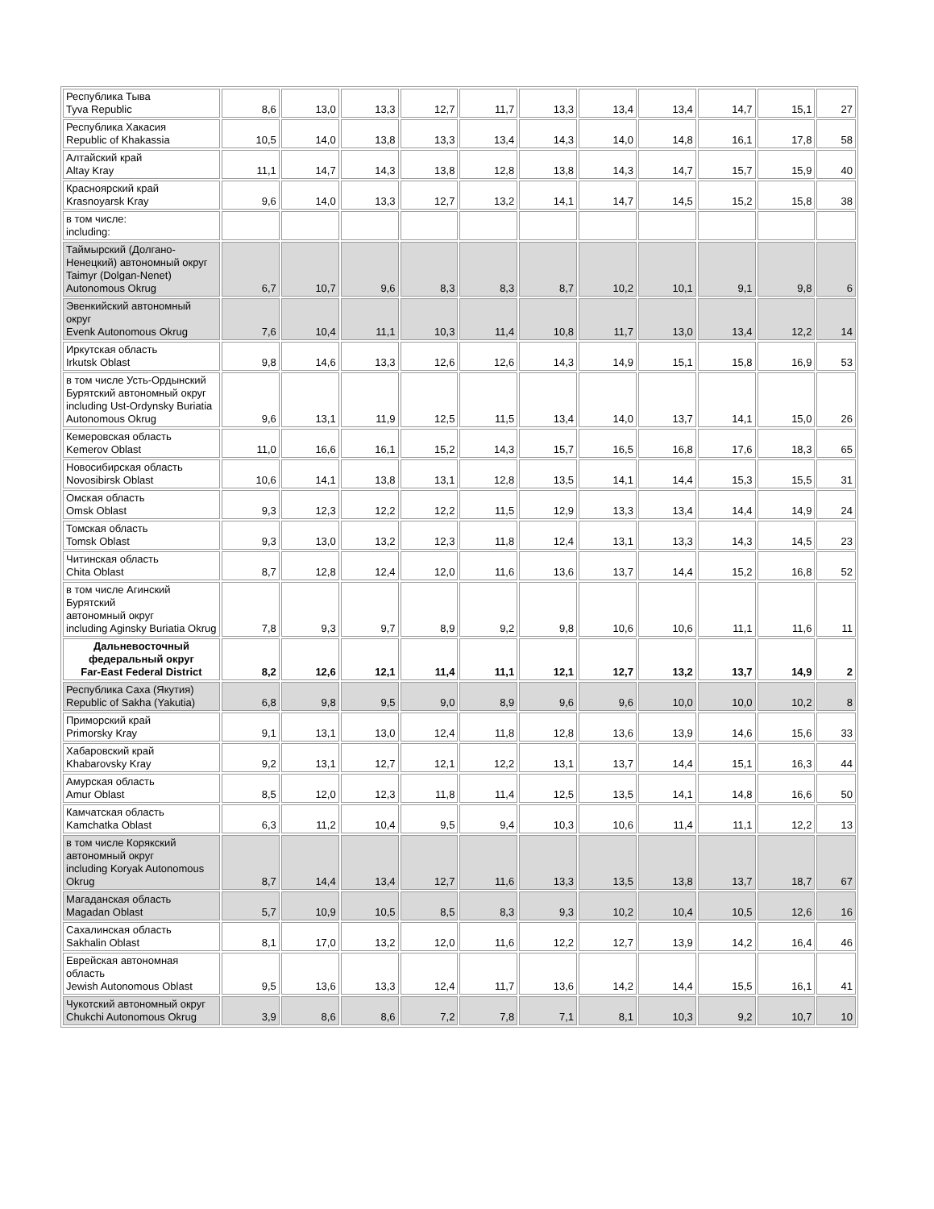| Республика Тыва Tyva Republic | 8,6 | 13,0 | 13,3 | 12,7 | 11,7 | 13,3 | 13,4 | 13,4 | 14,7 | 15,1 | 27 |
| Республика Хакасия Republic of Khakassia | 10,5 | 14,0 | 13,8 | 13,3 | 13,4 | 14,3 | 14,0 | 14,8 | 16,1 | 17,8 | 58 |
| Алтайский край Altay Kray | 11,1 | 14,7 | 14,3 | 13,8 | 12,8 | 13,8 | 14,3 | 14,7 | 15,7 | 15,9 | 40 |
| Красноярский край Krasnoyarsk Kray | 9,6 | 14,0 | 13,3 | 12,7 | 13,2 | 14,1 | 14,7 | 14,5 | 15,2 | 15,8 | 38 |
| в том числе: including: | | | | | | | | | | | |
| Таймырский (Долгано-Ненецкий) автономный округ Taimyr (Dolgan-Nenet) Autonomous Okrug | 6,7 | 10,7 | 9,6 | 8,3 | 8,3 | 8,7 | 10,2 | 10,1 | 9,1 | 9,8 | 6 |
| Эвенкийский автономный округ Evenk Autonomous Okrug | 7,6 | 10,4 | 11,1 | 10,3 | 11,4 | 10,8 | 11,7 | 13,0 | 13,4 | 12,2 | 14 |
| Иркутская область Irkutsk Oblast | 9,8 | 14,6 | 13,3 | 12,6 | 12,6 | 14,3 | 14,9 | 15,1 | 15,8 | 16,9 | 53 |
| в том числе Усть-Ордынский Бурятский автономный округ including Ust-Ordynsky Buriatia Autonomous Okrug | 9,6 | 13,1 | 11,9 | 12,5 | 11,5 | 13,4 | 14,0 | 13,7 | 14,1 | 15,0 | 26 |
| Кемеровская область Kemerov Oblast | 11,0 | 16,6 | 16,1 | 15,2 | 14,3 | 15,7 | 16,5 | 16,8 | 17,6 | 18,3 | 65 |
| Новосибирская область Novosibirsk Oblast | 10,6 | 14,1 | 13,8 | 13,1 | 12,8 | 13,5 | 14,1 | 14,4 | 15,3 | 15,5 | 31 |
| Омская область Omsk Oblast | 9,3 | 12,3 | 12,2 | 12,2 | 11,5 | 12,9 | 13,3 | 13,4 | 14,4 | 14,9 | 24 |
| Томская область Tomsk Oblast | 9,3 | 13,0 | 13,2 | 12,3 | 11,8 | 12,4 | 13,1 | 13,3 | 14,3 | 14,5 | 23 |
| Читинская область Chita Oblast | 8,7 | 12,8 | 12,4 | 12,0 | 11,6 | 13,6 | 13,7 | 14,4 | 15,2 | 16,8 | 52 |
| в том числе Агинский Бурятский автономный округ including Aginsky Buriatia Okrug | 7,8 | 9,3 | 9,7 | 8,9 | 9,2 | 9,8 | 10,6 | 10,6 | 11,1 | 11,6 | 11 |
| Дальневосточный федеральный округ Far-East Federal District | 8,2 | 12,6 | 12,1 | 11,4 | 11,1 | 12,1 | 12,7 | 13,2 | 13,7 | 14,9 | 2 |
| Республика Саха (Якутия) Republic of Sakha (Yakutia) | 6,8 | 9,8 | 9,5 | 9,0 | 8,9 | 9,6 | 9,6 | 10,0 | 10,0 | 10,2 | 8 |
| Приморский край Primorsky Kray | 9,1 | 13,1 | 13,0 | 12,4 | 11,8 | 12,8 | 13,6 | 13,9 | 14,6 | 15,6 | 33 |
| Хабаровский край Khabarovsky Kray | 9,2 | 13,1 | 12,7 | 12,1 | 12,2 | 13,1 | 13,7 | 14,4 | 15,1 | 16,3 | 44 |
| Амурская область Amur Oblast | 8,5 | 12,0 | 12,3 | 11,8 | 11,4 | 12,5 | 13,5 | 14,1 | 14,8 | 16,6 | 50 |
| Камчатская область Kamchatka Oblast | 6,3 | 11,2 | 10,4 | 9,5 | 9,4 | 10,3 | 10,6 | 11,4 | 11,1 | 12,2 | 13 |
| в том числе Корякский автономный округ including Koryak Autonomous Okrug | 8,7 | 14,4 | 13,4 | 12,7 | 11,6 | 13,3 | 13,5 | 13,8 | 13,7 | 18,7 | 67 |
| Магаданская область Magadan Oblast | 5,7 | 10,9 | 10,5 | 8,5 | 8,3 | 9,3 | 10,2 | 10,4 | 10,5 | 12,6 | 16 |
| Сахалинская область Sakhalin Oblast | 8,1 | 17,0 | 13,2 | 12,0 | 11,6 | 12,2 | 12,7 | 13,9 | 14,2 | 16,4 | 46 |
| Еврейская автономная область Jewish Autonomous Oblast | 9,5 | 13,6 | 13,3 | 12,4 | 11,7 | 13,6 | 14,2 | 14,4 | 15,5 | 16,1 | 41 |
| Чукотский автономный округ Chukchi Autonomous Okrug | 3,9 | 8,6 | 8,6 | 7,2 | 7,8 | 7,1 | 8,1 | 10,3 | 9,2 | 10,7 | 10 |